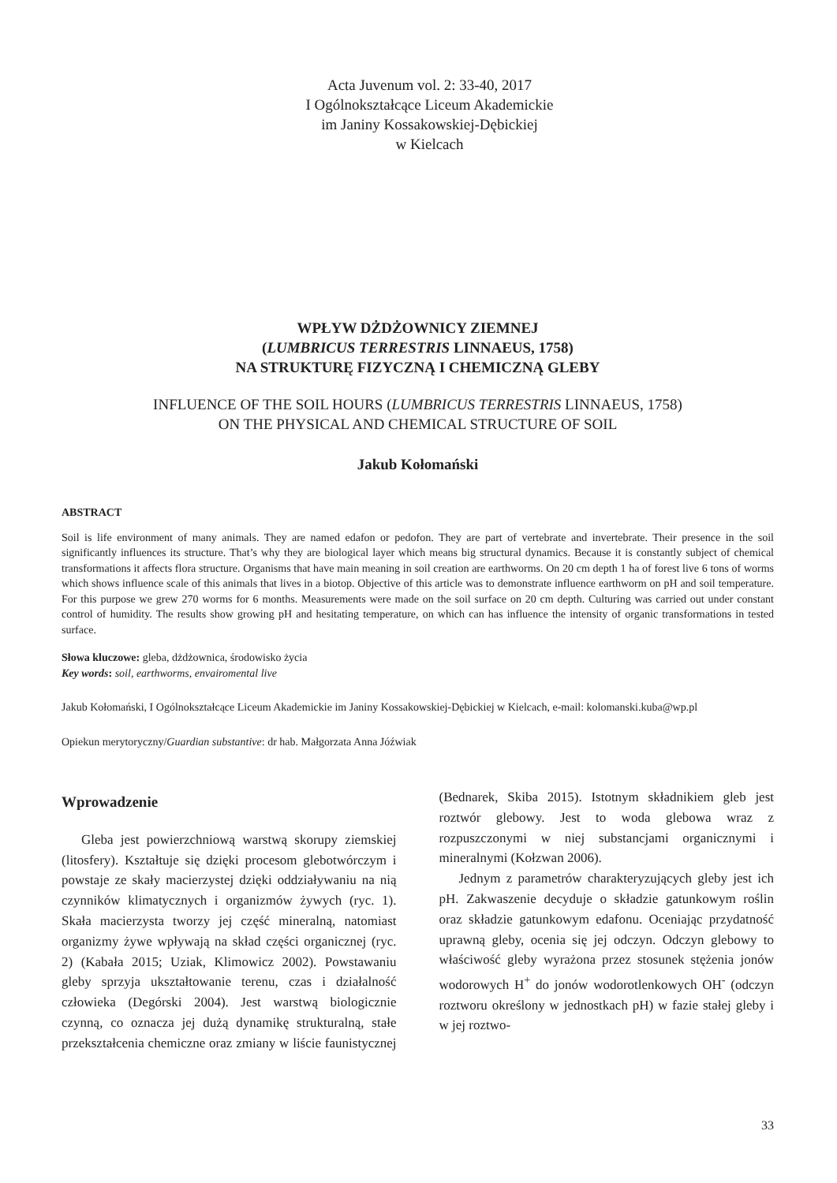Acta Juvenum vol. 2: 33-40, 2017
I Ogólnokształcące Liceum Akademickie
im Janiny Kossakowskiej-Dębickiej
w Kielcach
WPŁYW DŻDŻOWNICY ZIEMNEJ
(LUMBRICUS TERRESTRIS LINNAEUS, 1758)
NA STRUKTURĘ FIZYCZNĄ I CHEMICZNĄ GLEBY
INFLUENCE OF THE SOIL HOURS (LUMBRICUS TERRESTRIS LINNAEUS, 1758)
ON THE PHYSICAL AND CHEMICAL STRUCTURE OF SOIL
Jakub Kołomański
ABSTRACT
Soil is life environment of many animals. They are named edafon or pedofon. They are part of vertebrate and invertebrate. Their presence in the soil significantly influences its structure. That’s why they are biological layer which means big structural dynamics. Because it is constantly subject of chemical transformations it affects flora structure. Organisms that have main meaning in soil creation are earthworms. On 20 cm depth 1 ha of forest live 6 tons of worms which shows influence scale of this animals that lives in a biotop. Objective of this article was to demonstrate influence earthworm on pH and soil temperature. For this purpose we grew 270 worms for 6 months. Measurements were made on the soil surface on 20 cm depth. Culturing was carried out under constant control of humidity. The results show growing pH and hesitating temperature, on which can has influence the intensity of organic transformations in tested surface.
Słowa kluczowe: gleba, dżdżownica, środowisko życia
Key words: soil, earthworms, envairomental live
Jakub Kołomański, I Ogólnokształcące Liceum Akademickie im Janiny Kossakowskiej-Dębickiej w Kielcach, e-mail: kolomanski.kuba@wp.pl
Opiekun merytoryczny/Guardian substantive: dr hab. Małgorzata Anna Jóźwiak
Wprowadzenie
Gleba jest powierzchniową warstwą skorupy ziemskiej (litosfery). Kształtuje się dzięki procesom glebotwórczym i powstaje ze skały macierzystej dzięki oddziaływaniu na nią czynników klimatycznych i organizmów żywych (ryc. 1). Skała macierzysta tworzy jej część mineralną, natomiast organizmy żywe wpływają na skład części organicznej (ryc. 2) (Kabała 2015; Uziak, Klimowicz 2002). Powstawaniu gleby sprzyja ukształtowanie terenu, czas i działalność człowieka (Degórski 2004). Jest warstwą biologicznie czynną, co oznacza jej dużą dynamikę strukturalną, stałe przekształcenia chemiczne oraz zmiany w liście faunistycznej (Bednarek, Skiba 2015). Istotnym składnikiem gleb jest roztwór glebowy. Jest to woda glebowa wraz z rozpuszczonymi w niej substancjami organicznymi i mineralnymi (Kołzwan 2006).
Jednym z parametrów charakteryzujących gleby jest ich pH. Zakwaszenie decyduje o składzie gatunkowym roślin oraz składzie gatunkowym edafonu. Oceniając przydatność uprawną gleby, ocenia się jej odczyn. Odczyn glebowy to właściwość gleby wyrażona przez stosunek stężenia jonów wodorowych H<sup>+</sup> do jonów wodorotlenkowych OH<sup>-</sup> (odczyn roztworu określony w jednostkach pH) w fazie stałej gleby i w jej roztwo-
33